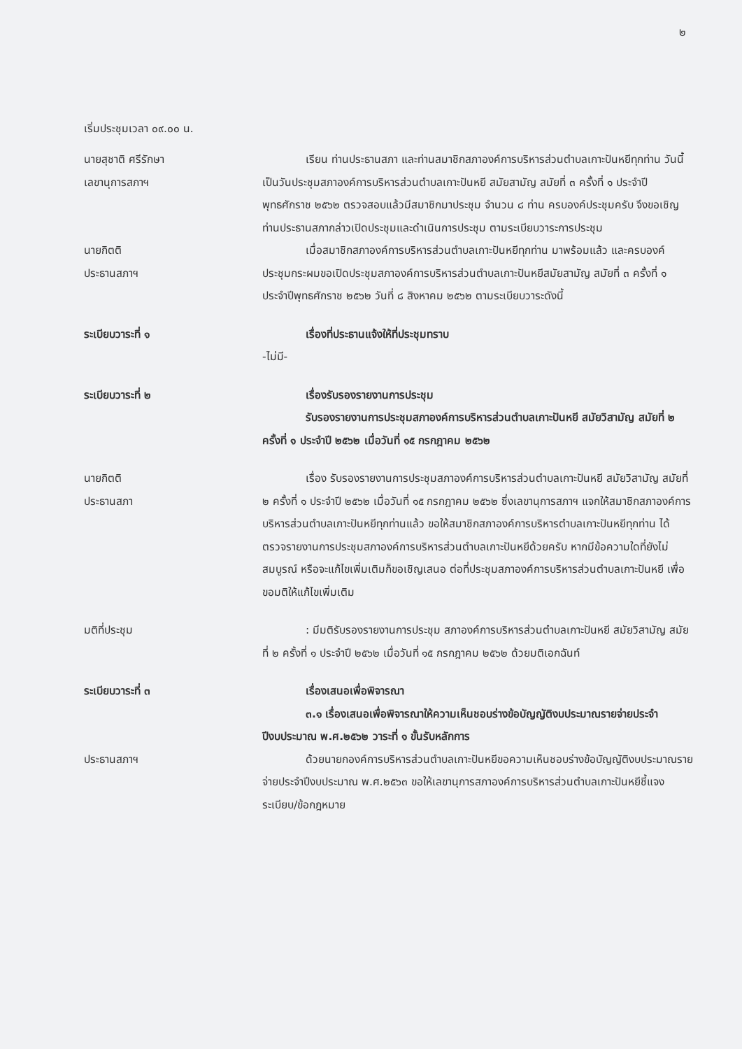๒
เริ่มประชุมเวลา ๐๙.๐๐ น.
นายสุชาติ ศรีรักษา
เลขานุการสภาฯ
เรียน ท่านประธานสภา และท่านสมาชิกสภาองค์การบริหารส่วนตำบลเกาะปันหยีทุกท่าน วันนี้เป็นวันประชุมสภาองค์การบริหารส่วนตำบลเกาะปันหยี สมัยสามัญ สมัยที่ ๓ ครั้งที่ ๑ ประจำปีพุทธศักราช ๒๕๖๒ ตรวจสอบแล้วมีสมาชิกมาประชุม จำนวน ๘ ท่าน ครบองค์ประชุมครับ จึงขอเชิญท่านประธานสภากล่าวเปิดประชุมและดำเนินการประชุม ตามระเบียบวาระการประชุม
นายกิตติ
ประธานสภาฯ
เมื่อสมาชิกสภาองค์การบริหารส่วนตำบลเกาะปันหยีทุกท่าน มาพร้อมแล้ว และครบองค์ประชุมกระผมขอเปิดประชุมสภาองค์การบริหารส่วนตำบลเกาะปันหยีสมัยสามัญ สมัยที่ ๓ ครั้งที่ ๑ ประจำปีพุทธศักราช ๒๕๖๒ วันที่ ๘ สิงหาคม ๒๕๖๒ ตามระเบียบวาระดังนี้
ระเบียบวาระที่ ๑ เรื่องที่ประธานแจ้งให้ที่ประชุมทราบ
-ไม่มี-
ระเบียบวาระที่ ๒ เรื่องรับรองรายงานการประชุม
รับรองรายงานการประชุมสภาองค์การบริหารส่วนตำบลเกาะปันหยี สมัยวิสามัญ สมัยที่ ๒ ครั้งที่ ๑ ประจำปี ๒๕๖๒ เมื่อวันที่ ๑๕ กรกฎาคม ๒๕๖๒
นายกิตติ
ประธานสภา
เรื่อง รับรองรายงานการประชุมสภาองค์การบริหารส่วนตำบลเกาะปันหยี สมัยวิสามัญ สมัยที่ ๒ ครั้งที่ ๑ ประจำปี ๒๕๖๒ เมื่อวันที่ ๑๕ กรกฎาคม ๒๕๖๒ ซึ่งเลขานุการสภาฯ แจกให้สมาชิกสภาองค์การบริหารส่วนตำบลเกาะปันหยีทุกท่านแล้ว ขอให้สมาชิกสภาองค์การบริหารตำบลเกาะปันหยีทุกท่าน ได้ตรวจรายงานการประชุมสภาองค์การบริหารส่วนตำบลเกาะปันหยีด้วยครับ หากมีข้อความใดที่ยังไม่สมบูรณ์ หรือจะแก้ไขเพิ่มเติมก็ขอเชิญเสนอ ต่อที่ประชุมสภาองค์การบริหารส่วนตำบลเกาะปันหยี เพื่อขอมติให้แก้ไขเพิ่มเติม
มติที่ประชุม : มีมติรับรองรายงานการประชุม สภาองค์การบริหารส่วนตำบลเกาะปันหยี สมัยวิสามัญ สมัยที่ ๒ ครั้งที่ ๑ ประจำปี ๒๕๖๒ เมื่อวันที่ ๑๕ กรกฎาคม ๒๕๖๒ ด้วยมติเอกฉันท์
ระเบียบวาระที่ ๓ เรื่องเสนอเพื่อพิจารณา
๓.๑ เรื่องเสนอเพื่อพิจารณาให้ความเห็นชอบร่างข้อบัญญัติงบประมาณรายจ่ายประจำปีงบประมาณ พ.ศ.๒๕๖๒ วาระที่ ๑ ขั้นรับหลักการ
ประธานสภาฯ ด้วยนายกองค์การบริหารส่วนตำบลเกาะปันหยีขอความเห็นชอบร่างข้อบัญญัติงบประมาณรายจ่ายประจำปีงบประมาณ พ.ศ.๒๕๖๓ ขอให้เลขานุการสภาองค์การบริหารส่วนตำบลเกาะปันหยีชี้แจงระเบียบ/ข้อกฎหมาย